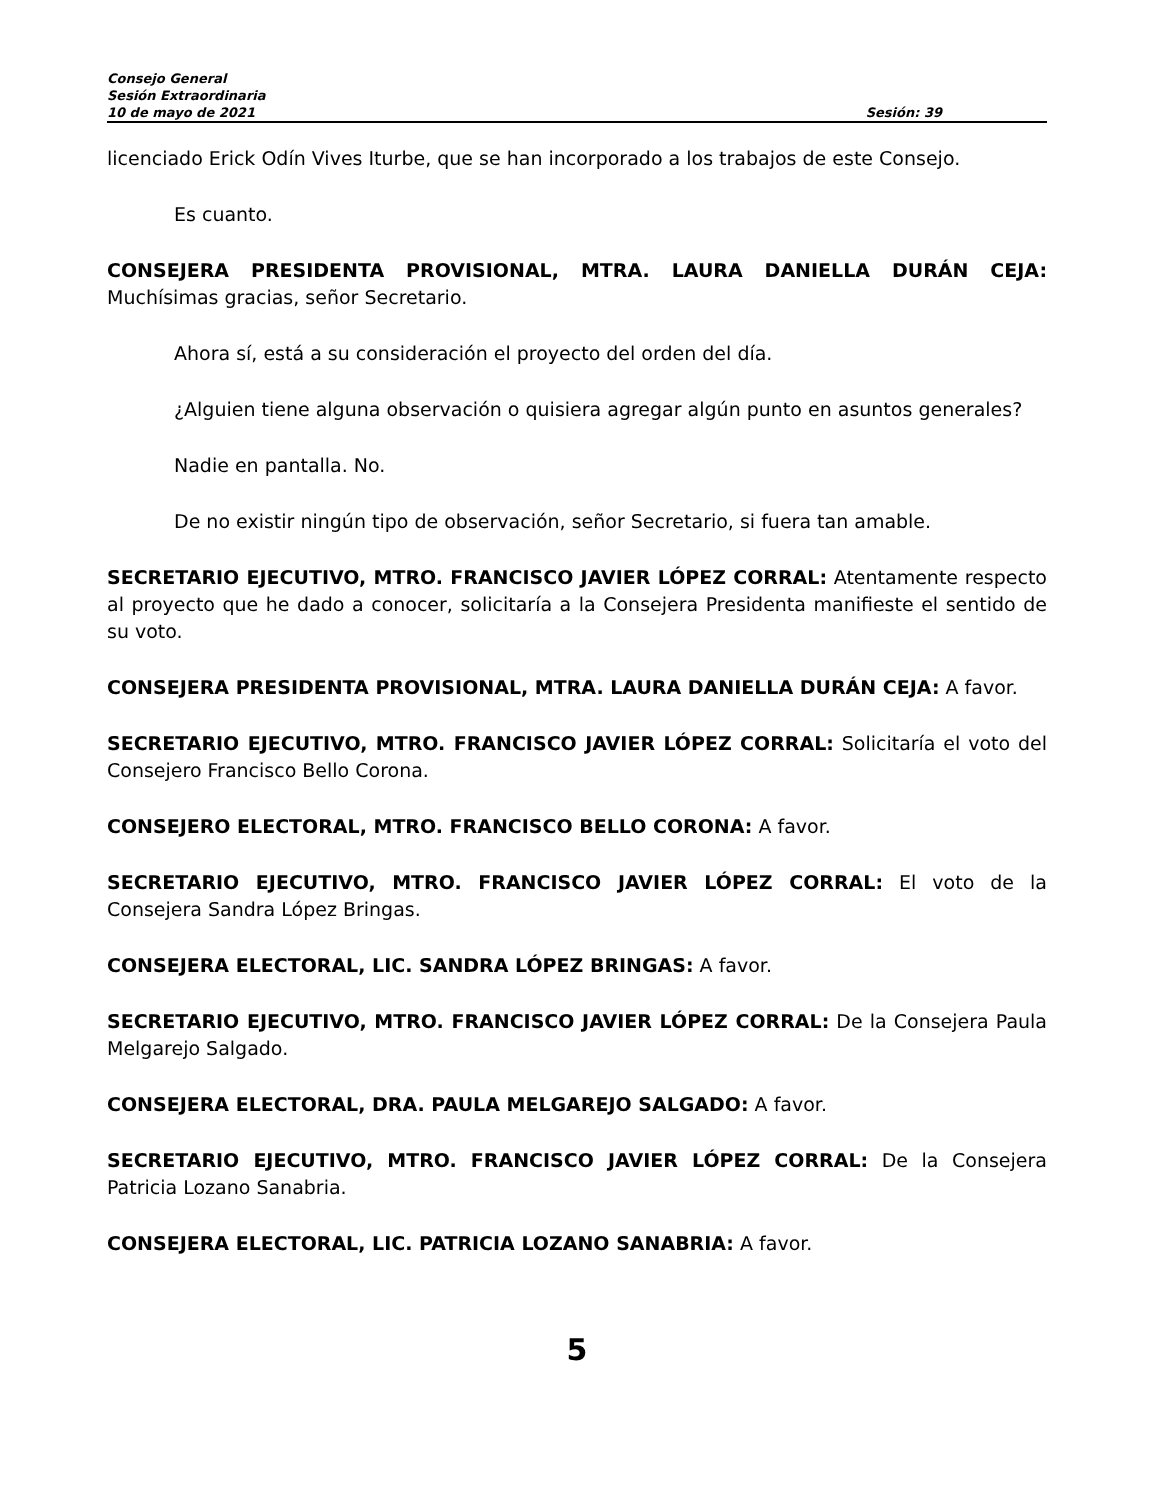Consejo General
Sesión Extraordinaria
10 de mayo de 2021 Sesión: 39
licenciado Erick Odín Vives Iturbe, que se han incorporado a los trabajos de este Consejo.
Es cuanto.
CONSEJERA PRESIDENTA PROVISIONAL, MTRA. LAURA DANIELLA DURÁN CEJA: Muchísimas gracias, señor Secretario.
Ahora sí, está a su consideración el proyecto del orden del día.
¿Alguien tiene alguna observación o quisiera agregar algún punto en asuntos generales?
Nadie en pantalla. No.
De no existir ningún tipo de observación, señor Secretario, si fuera tan amable.
SECRETARIO EJECUTIVO, MTRO. FRANCISCO JAVIER LÓPEZ CORRAL: Atentamente respecto al proyecto que he dado a conocer, solicitaría a la Consejera Presidenta manifieste el sentido de su voto.
CONSEJERA PRESIDENTA PROVISIONAL, MTRA. LAURA DANIELLA DURÁN CEJA: A favor.
SECRETARIO EJECUTIVO, MTRO. FRANCISCO JAVIER LÓPEZ CORRAL: Solicitaría el voto del Consejero Francisco Bello Corona.
CONSEJERO ELECTORAL, MTRO. FRANCISCO BELLO CORONA: A favor.
SECRETARIO EJECUTIVO, MTRO. FRANCISCO JAVIER LÓPEZ CORRAL: El voto de la Consejera Sandra López Bringas.
CONSEJERA ELECTORAL, LIC. SANDRA LÓPEZ BRINGAS: A favor.
SECRETARIO EJECUTIVO, MTRO. FRANCISCO JAVIER LÓPEZ CORRAL: De la Consejera Paula Melgarejo Salgado.
CONSEJERA ELECTORAL, DRA. PAULA MELGAREJO SALGADO: A favor.
SECRETARIO EJECUTIVO, MTRO. FRANCISCO JAVIER LÓPEZ CORRAL: De la Consejera Patricia Lozano Sanabria.
CONSEJERA ELECTORAL, LIC. PATRICIA LOZANO SANABRIA: A favor.
5